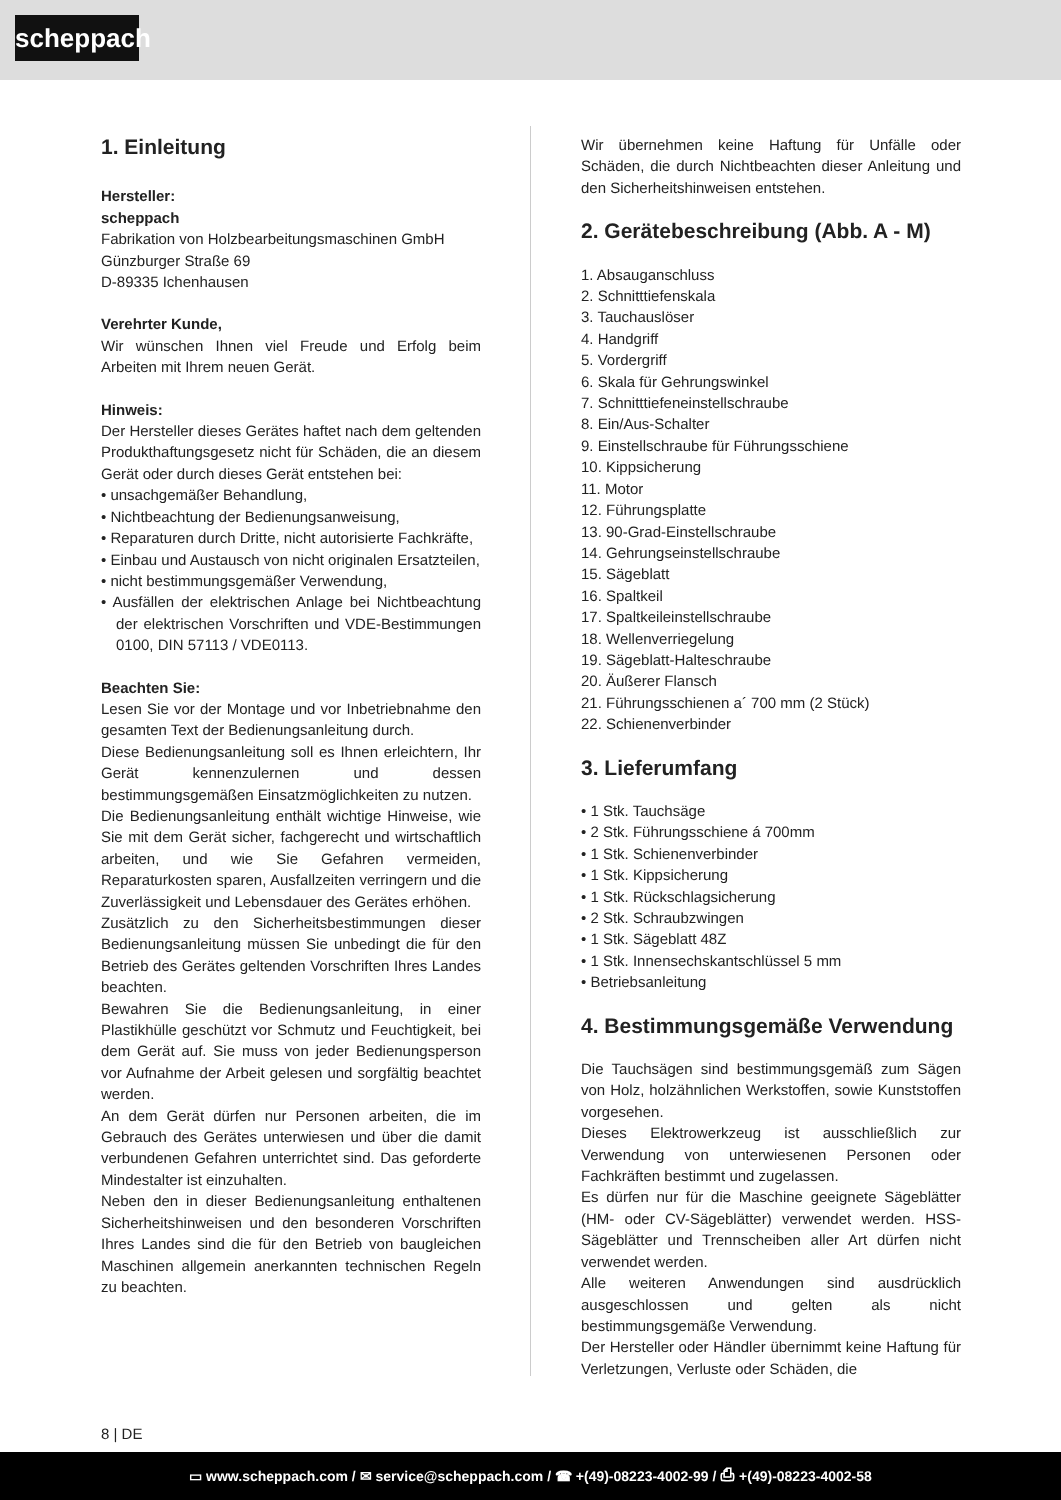scheppach
1. Einleitung
Hersteller:
scheppach
Fabrikation von Holzbearbeitungsmaschinen GmbH
Günzburger Straße 69
D-89335 Ichenhausen
Verehrter Kunde,
Wir wünschen Ihnen viel Freude und Erfolg beim Arbeiten mit Ihrem neuen Gerät.
Hinweis:
Der Hersteller dieses Gerätes haftet nach dem geltenden Produkthaftungsgesetz nicht für Schäden, die an diesem Gerät oder durch dieses Gerät entstehen bei:
• unsachgemäßer Behandlung,
• Nichtbeachtung der Bedienungsanweisung,
• Reparaturen durch Dritte, nicht autorisierte Fachkräfte,
• Einbau und Austausch von nicht originalen Ersatzteilen,
• nicht bestimmungsgemäßer Verwendung,
• Ausfällen der elektrischen Anlage bei Nichtbeachtung der elektrischen Vorschriften und VDE-Bestimmungen 0100, DIN 57113 / VDE0113.
Beachten Sie:
Lesen Sie vor der Montage und vor Inbetriebnahme den gesamten Text der Bedienungsanleitung durch.
Diese Bedienungsanleitung soll es Ihnen erleichtern, Ihr Gerät kennenzulernen und dessen bestimmungsgemäßen Einsatzmöglichkeiten zu nutzen.
Die Bedienungsanleitung enthält wichtige Hinweise, wie Sie mit dem Gerät sicher, fachgerecht und wirtschaftlich arbeiten, und wie Sie Gefahren vermeiden, Reparaturkosten sparen, Ausfallzeiten verringern und die Zuverlässigkeit und Lebensdauer des Gerätes erhöhen.
Zusätzlich zu den Sicherheitsbestimmungen dieser Bedienungsanleitung müssen Sie unbedingt die für den Betrieb des Gerätes geltenden Vorschriften Ihres Landes beachten.
Bewahren Sie die Bedienungsanleitung, in einer Plastikhülle geschützt vor Schmutz und Feuchtigkeit, bei dem Gerät auf. Sie muss von jeder Bedienungsperson vor Aufnahme der Arbeit gelesen und sorgfältig beachtet werden.
An dem Gerät dürfen nur Personen arbeiten, die im Gebrauch des Gerätes unterwiesen und über die damit verbundenen Gefahren unterrichtet sind. Das geforderte Mindestalter ist einzuhalten.
Neben den in dieser Bedienungsanleitung enthaltenen Sicherheitshinweisen und den besonderen Vorschriften Ihres Landes sind die für den Betrieb von baugleichen Maschinen allgemein anerkannten technischen Regeln zu beachten.
Wir übernehmen keine Haftung für Unfälle oder Schäden, die durch Nichtbeachten dieser Anleitung und den Sicherheitshinweisen entstehen.
2. Gerätebeschreibung (Abb. A - M)
1. Absauganschluss
2. Schnitttiefenskala
3. Tauchauslöser
4. Handgriff
5. Vordergriff
6. Skala für Gehrungswinkel
7. Schnitttiefeneinstellschraube
8. Ein/Aus-Schalter
9. Einstellschraube für Führungsschiene
10. Kippsicherung
11. Motor
12. Führungsplatte
13. 90-Grad-Einstellschraube
14. Gehrungseinstellschraube
15. Sägeblatt
16. Spaltkeil
17. Spaltkeileinstellschraube
18. Wellenverriegelung
19. Sägeblatt-Halteschraube
20. Äußerer Flansch
21. Führungsschienen a´ 700 mm (2 Stück)
22. Schienenverbinder
3. Lieferumfang
• 1 Stk. Tauchsäge
• 2 Stk. Führungsschiene á 700mm
• 1 Stk. Schienenverbinder
• 1 Stk. Kippsicherung
• 1 Stk. Rückschlagsicherung
• 2 Stk. Schraubzwingen
• 1 Stk. Sägeblatt 48Z
• 1 Stk. Innensechskantschlüssel 5 mm
• Betriebsanleitung
4. Bestimmungsgemäße Verwendung
Die Tauchsägen sind bestimmungsgemäß zum Sägen von Holz, holzähnlichen Werkstoffen, sowie Kunststoffen vorgesehen.
Dieses Elektrowerkzeug ist ausschließlich zur Verwendung von unterwiesenen Personen oder Fachkräften bestimmt und zugelassen.
Es dürfen nur für die Maschine geeignete Sägeblätter (HM- oder CV-Sägeblätter) verwendet werden. HSS-Sägeblätter und Trennscheiben aller Art dürfen nicht verwendet werden.
Alle weiteren Anwendungen sind ausdrücklich ausgeschlossen und gelten als nicht bestimmungsgemäße Verwendung.
Der Hersteller oder Händler übernimmt keine Haftung für Verletzungen, Verluste oder Schäden, die
8 | DE
▭ www.scheppach.com / ✉ service@scheppach.com / ☎ +(49)-08223-4002-99 / ⎙ +(49)-08223-4002-58